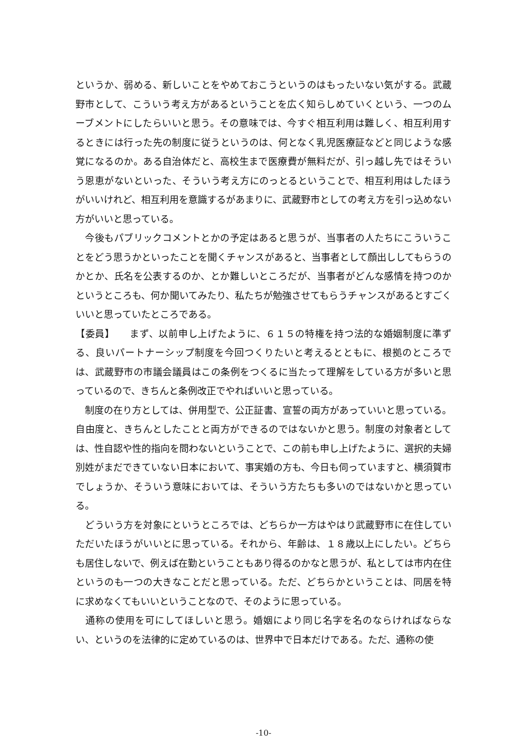というか、弱める、新しいことをやめておこうというのはもったいない気がする。武蔵野市として、こういう考え方があるということを広く知らしめていくという、一つのムーブメントにしたらいいと思う。その意味では、今すぐ相互利用は難しく、相互利用するときには行った先の制度に従うというのは、何となく乳児医療証などと同じような感覚になるのか。ある自治体だと、高校生まで医療費が無料だが、引っ越し先ではそういう恩恵がないといった、そういう考え方にのっとるということで、相互利用はしたほうがいいけれど、相互利用を意識するがあまりに、武蔵野市としての考え方を引っ込めない方がいいと思っている。
　今後もパブリックコメントとかの予定はあると思うが、当事者の人たちにこういうことをどう思うかといったことを聞くチャンスがあると、当事者として顔出ししてもらうのかとか、氏名を公表するのか、とか難しいところだが、当事者がどんな感情を持つのかというところも、何か聞いてみたり、私たちが勉強させてもらうチャンスがあるとすごくいいと思っていたところである。
【委員】　　まず、以前申し上げたように、６１５の特権を持つ法的な婚姻制度に準ずる、良いパートナーシップ制度を今回つくりたいと考えるとともに、根拠のところでは、武蔵野市の市議会議員はこの条例をつくるに当たって理解をしている方が多いと思っているので、きちんと条例改正でやればいいと思っている。
　制度の在り方としては、併用型で、公正証書、宣誓の両方があっていいと思っている。自由度と、きちんとしたことと両方ができるのではないかと思う。制度の対象者としては、性自認や性的指向を問わないということで、この前も申し上げたように、選択的夫婦別姓がまだできていない日本において、事実婚の方も、今日も伺っていますと、横須賀市でしょうか、そういう意味においては、そういう方たちも多いのではないかと思っている。
　どういう方を対象にというところでは、どちらか一方はやはり武蔵野市に在住していただいたほうがいいとに思っている。それから、年齢は、１８歳以上にしたい。どちらも居住しないで、例えば在勤ということもあり得るのかなと思うが、私としては市内在住というのも一つの大きなことだと思っている。ただ、どちらかということは、同居を特に求めなくてもいいということなので、そのように思っている。
　通称の使用を可にしてほしいと思う。婚姻により同じ名字を名のならければならない、というのを法律的に定めているのは、世界中で日本だけである。ただ、通称の使
-10-